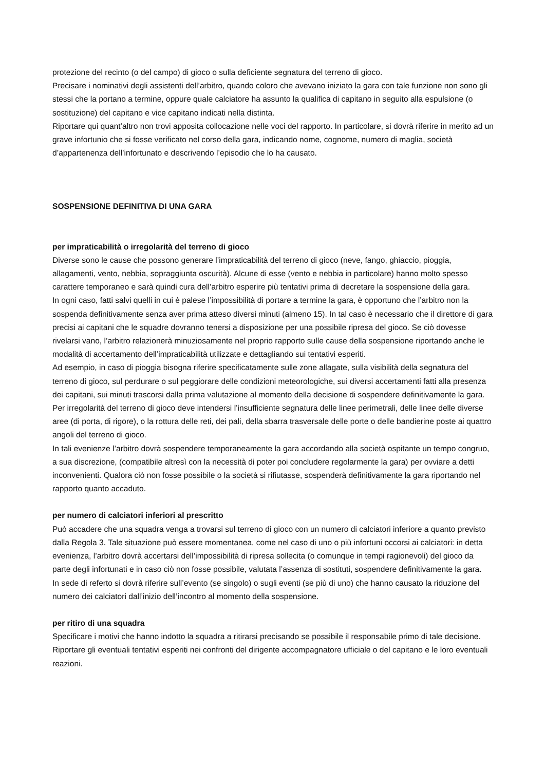protezione del recinto (o del campo) di gioco o sulla deficiente segnatura del terreno di gioco.
Precisare i nominativi degli assistenti dell’arbitro, quando coloro che avevano iniziato la gara con tale funzione non sono gli stessi che la portano a termine, oppure quale calciatore ha assunto la qualifica di capitano in seguito alla espulsione (o sostituzione) del capitano e vice capitano indicati nella distinta.
Riportare qui quant’altro non trovi apposita collocazione nelle voci del rapporto. In particolare, si dovrà riferire in merito ad un grave infortunio che si fosse verificato nel corso della gara, indicando nome, cognome, numero di maglia, società d’appartenenza dell’infortunato e descrivendo l’episodio che lo ha causato.
SOSPENSIONE DEFINITIVA DI UNA GARA
per impraticabilità o irregolarità del terreno di gioco
Diverse sono le cause che possono generare l’impraticabilità del terreno di gioco (neve, fango, ghiaccio, pioggia, allagamenti, vento, nebbia, sopraggiunta oscurità). Alcune di esse (vento e nebbia in particolare) hanno molto spesso carattere temporaneo e sarà quindi cura dell’arbitro esperire più tentativi prima di decretare la sospensione della gara.
In ogni caso, fatti salvi quelli in cui è palese l’impossibilità di portare a termine la gara, è opportuno che l’arbitro non la sospenda definitivamente senza aver prima atteso diversi minuti (almeno 15). In tal caso è necessario che il direttore di gara precisi ai capitani che le squadre dovranno tenersi a disposizione per una possibile ripresa del gioco. Se ciò dovesse rivelarsi vano, l’arbitro relazionerà minuziosamente nel proprio rapporto sulle cause della sospensione riportando anche le modalità di accertamento dell’impraticabilità utilizzate e dettagliando sui tentativi esperiti.
Ad esempio, in caso di pioggia bisogna riferire specificatamente sulle zone allagate, sulla visibilità della segnatura del terreno di gioco, sul perdurare o sul peggiorare delle condizioni meteorologiche, sui diversi accertamenti fatti alla presenza dei capitani, sui minuti trascorsi dalla prima valutazione al momento della decisione di sospendere definitivamente la gara.
Per irregolarità del terreno di gioco deve intendersi l’insufficiente segnatura delle linee perimetrali, delle linee delle diverse aree (di porta, di rigore), o la rottura delle reti, dei pali, della sbarra trasversale delle porte o delle bandierine poste ai quattro angoli del terreno di gioco.
In tali evenienze l’arbitro dovrà sospendere temporaneamente la gara accordando alla società ospitante un tempo congruo, a sua discrezione, (compatibile altresì con la necessità di poter poi concludere regolarmente la gara) per ovviare a detti inconvenienti. Qualora ciò non fosse possibile o la società si rifiutasse, sospenderà definitivamente la gara riportando nel rapporto quanto accaduto.
per numero di calciatori inferiori al prescritto
Può accadere che una squadra venga a trovarsi sul terreno di gioco con un numero di calciatori inferiore a quanto previsto dalla Regola 3. Tale situazione può essere momentanea, come nel caso di uno o più infortuni occorsi ai calciatori: in detta evenienza, l’arbitro dovrà accertarsi dell’impossibilità di ripresa sollecita (o comunque in tempi ragionevoli) del gioco da parte degli infortunati e in caso ciò non fosse possibile, valutata l’assenza di sostituti, sospendere definitivamente la gara.
In sede di referto si dovrà riferire sull’evento (se singolo) o sugli eventi (se più di uno) che hanno causato la riduzione del numero dei calciatori dall’inizio dell’incontro al momento della sospensione.
per ritiro di una squadra
Specificare i motivi che hanno indotto la squadra a ritirarsi precisando se possibile il responsabile primo di tale decisione. Riportare gli eventuali tentativi esperiti nei confronti del dirigente accompagnatore ufficiale o del capitano e le loro eventuali reazioni.